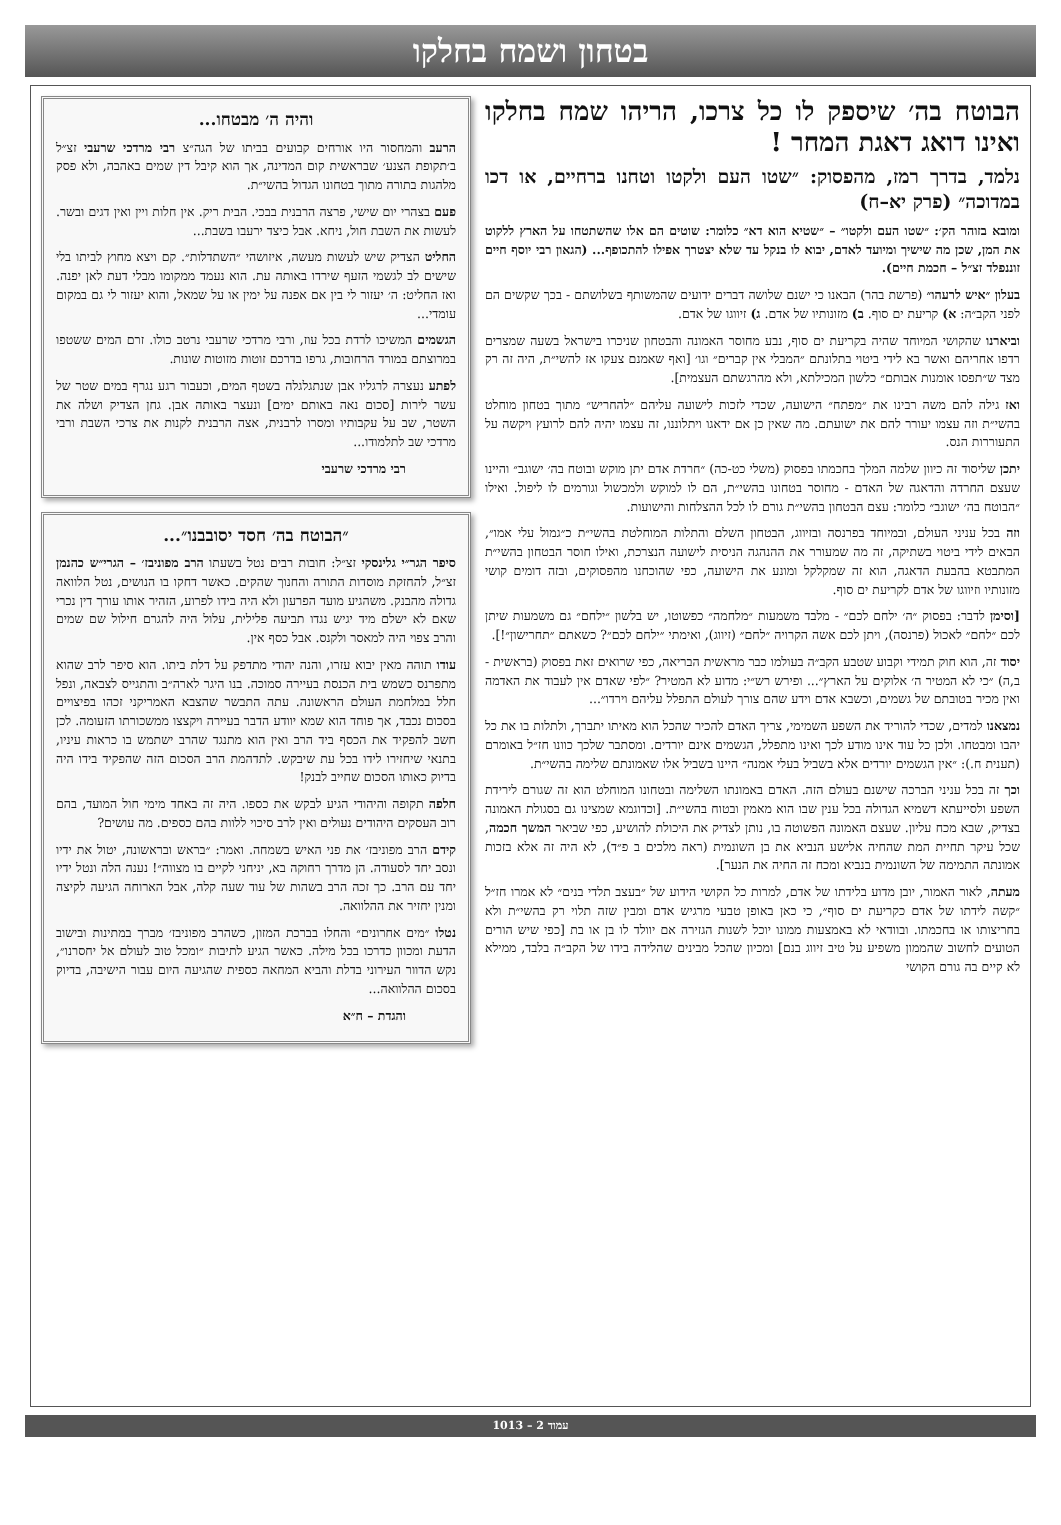בטחון ושמח בחלקו
הבוטח בה׳ שיספק לו כל צרכו, הריהו שמח בחלקו ואינו דואג דאגת המחר !
נלמד, בדרך רמז, מהפסוק: ״שטו העם ולקטו וטחנו ברחיים, או דכו במדוכה״ (פרק יא–ח)
ומובא בזוהר הק׳: ״שטו העם ולקטו״ – ״שטיא הוא דא״ כלומר: שוטים הם אלו שהשתטחו על הארץ ללקוט את המן, שכן מה שישיך ומיועד לאדם, יבוא לו בנקל עד שלא יצטרך אפילו להתכופף... (הגאון רבי יוסף חיים זוננפלד זצ״ל – חכמת חיים).
בעלון ״איש לרעהו״ (פרשת בהר) הבאנו כי ישנם שלושה דברים ידועים שהמשותף בשלושתם - בכך שקשים הם לפני הקב״ה: א) קריעת ים סוף. ב) מזונותיו של אדם. ג) זיווגו של אדם.
וביארנו שהקושי המיוחד שהיה בקריעת ים סוף, נבע מחוסר האמונה והבטחון שניכרו בישראל בשעה שמצרים רדפו אחריהם ואשר בא לידי ביטוי בתלונתם ״המבלי אין קברים״ וגו׳ [ואף שאמנם צעקו אז להשי״ת, היה זה רק מצד ש״תפסו אומנות אבותם״ כלשון המכילתא, ולא מהרגשתם העצמית].
ואז גילה להם משה רבינו את ״מפתח״ הישועה, שכדי לזכות לישועה עליהם ״להחריש״ מתוך בטחון מוחלט בהשי״ת וזה עצמו יעורר להם את ישועתם. מה שאין כן אם ידאגו ויתלוננו, זה עצמו יהיה להם לרועץ ויקשה על התעוררות הנס.
יתכן שליסוד זה כיוון שלמה המלך בחכמתו בפסוק (משלי כט-כה) ״חרדת אדם יתן מוקש ובוטח בה׳ ישוגב״ והיינו שעצם החרדה והדאגה של האדם - מחוסר בטחונו בהשי״ת, הם לו למוקש ולמכשול וגורמים לו ליפול. ואילו ״הבוטח בה׳ ישוגב״ כלומר: עצם הבטחון בהשי״ת גורם לו לכל ההצלחות והישועות.
וזה בכל עניני העולם, ובמיוחד בפרנסה ובזיווג, הבטחון השלם והתלות המוחלטת בהשי״ת כ״גמול עלי אמו״, הבאים לידי ביטוי בשתיקה, זה מה שמעורר את ההנהגה הניסית לישועה הנצרכת, ואילו חוסר הבטחון בהשי״ת המתבטא בהבעת הדאגה, הוא זה שמקלקל ומונע את הישועה, כפי שהוכחנו מהפסוקים, ובזה דומים קושי מזונותיו וזיווגו של אדם לקריעת ים סוף.
[וסימן לדבר: בפסוק ״ה׳ ילחם לכם״ - מלבד משמעות ״מלחמה״ כפשוטו, יש בלשון ״ילחם״ גם משמעות שיתן לכם ״לחם״ לאכול (פרנסה), ויתן לכם אשה הקרויה ״לחם״ (זיווג), ואימתי ״ילחם לכם״? כשאתם ״תחרישון״!].
יסוד זה, הוא חוק תמידי וקבוע שטבע הקב״ה בעולמו כבר מראשית הבריאה, כפי שרואים זאת בפסוק (בראשית - ב,ה) ״כי לא המטיר ה׳ אלוקים על הארץ״... ופירש רש״י: מדוע לא המטיר? ״לפי שאדם אין לעבוד את האדמה ואין מכיר בטובתם של גשמים, וכשבא אדם וידע שהם צורך לעולם התפלל עליהם וירדו״...
נמצאנו למדים, שכדי להוריד את השפע השמימי, צריך האדם להכיר שהכל הוא מאיתו יתברך, ולתלות בו את כל יהבו ומבטחו. ולכן כל עוד אינו מודע לכך ואינו מתפלל, הגשמים אינם יורדים. ומסתבר שלכך כוונו חז״ל באומרם (תענית ח.): ״אין הגשמים יורדים אלא בשביל בעלי אמנה״ היינו בשביל אלו שאמונתם שלימה בהשי״ת.
וכך זה בכל עניני הברכה שישנם בעולם הזה. האדם באמונתו השלימה ובטחונו המוחלט הוא זה שגורם לירידת השפע ולסייעתא דשמיא הגדולה בכל ענין שבו הוא מאמין ובטוח בהשי״ת. [וכדוגמא שמצינו גם בסגולת האמונה בצדיק, שבא מכח עליון. שעצם האמונה הפשוטה בו, נותן לצדיק את היכולת להושיע, כפי שביאר המשך חכמה, שכל עיקר תחיית המת שהחיה אלישע הנביא את בן השונמית (ראה מלכים ב פ״ד), לא היה זה אלא בזכות אמונתה התמימה של השונמית בנביא ומכח זה החיה את הנער].
מעתה, לאור האמור, יובן מדוע בלידתו של אדם, למרות כל הקושי הידוע של ״בעצב תלדי בנים״ לא אמרו חז״ל ״קשה לידתו של אדם כקריעת ים סוף״, כי כאן באופן טבעי מרגיש אדם ומבין שזה תלוי רק בהשי״ת ולא בחריצותו או בחכמתו. ובוודאי לא באמצעות ממונו יוכל לשנות הגזירה אם יוולד לו בן או בת [כפי שיש הורים הטועים לחשוב שהממון משפיע על טיב זיווג בנם] ומכיון שהכל מבינים שהלידה בידו של הקב״ה בלבד, ממילא לא קיים בה גורם הקושי
והיה ה׳ מבטחו...
הרעב והמחסור היו אורחים קבועים בביתו של הגה״צ רבי מרדכי שרעבי זצ״ל ב׳תקופת הצנע׳ שבראשית קום המדינה, אך הוא קיבל דין שמים באהבה, ולא פסק מלהגות בתורה מתוך בטחונו הגדול בהשי״ת.
פעם בצהרי יום שישי, פרצה הרבנית בבכי. הבית ריק. אין חלות ויין ואין דגים ובשר. לעשות את השבת חול, ניחא. אבל כיצד ירעבו בשבת...
החליט הצדיק שיש לעשות מעשה, איזושהי ״השתדלות״. קם ויצא מחוץ לביתו בלי שישים לב לגשמי הזעף שירדו באותה עת. הוא נעמד ממקומו מבלי דעת לאן יפנה. ואז החליט: ה׳ יעזור לי בין אם אפנה על ימין או על שמאל, והוא יעזור לי גם במקום עומדי...
הגשמים המשיכו לרדת בכל עוז, ורבי מרדכי שרעבי נרטב כולו. זרם המים ששטפו במרוצתם במורד הרחובות, גרפו בדרכם זוטות מזוטות שונות.
לפתע נעצרה לרגליו אבן שנתגלגלה בשטף המים, וכעבור רגע נגרף במים שטר של עשר לירות [סכום נאה באותם ימים] ונעצר באותה אבן. גחן הצדיק ושלה את השטר, שב על עקבותיו ומסרו לרבנית, אצה הרבנית לקנות את צרכי השבת ורבי מרדכי שב לתלמודו...
רבי מרדכי שרעבי
״הבוטח בה׳ חסד יסובבנו״...
סיפר הגר״י גלינסקי זצ״ל: חובות רבים נטל בשעתו הרב מפוניבז׳ – הגרי״ש כהנמן זצ״ל, להחזקת מוסדות התורה והחנוך שהקים. כאשר דחקו בו הנושים, נטל הלוואה גדולה מהבנק. משהגיע מועד הפרעון ולא היה בידו לפרוע, הזהיר אותו עורך דין נכרי שאם לא ישלם מיד יגיש נגדו תביעה פלילית, עלול היה להגרם חילול שם שמים והרב צפוי היה למאסר ולקנס. אבל כסף אין.
עודו תוהה מאין יבוא עזרו, והנה יהודי מתדפק על דלת ביתו. הוא סיפר לרב שהוא מתפרנס כשמש בית הכנסת בעיירה סמוכה. בנו היגר לארה״ב והתגייס לצבאה, ונפל חלל במלחמת העולם הראשונה. עתה התבשר שהצבא האמריקני זכהו בפיצויים בסכום נכבד, אך פוחד הוא שמא יוודע הדבר בעיירה ויקצצו ממשכורתו הזעומה. לכן חשב להפקיד את הכסף ביד הרב ואין הוא מתנגד שהרב ישתמש בו כראות עיניו, בתנאי שיחזירו לידו בכל עת שיבקש. לתדהמת הרב הסכום הזה שהפקיד בידו היה בדיוק כאותו הסכום שחייב לבנק!
חלפה תקופה והיהודי הגיע לבקש את כספו. היה זה באחד מימי חול המועד, בהם רוב העסקים היהודים נעולים ואין לרב סיכוי ללוות בהם כספים. מה עושים?
קידם הרב מפוניבז׳ את פני האיש בשמחה. ואמר: ״בראש ובראשונה, יטול את ידיו ונסב יחד לסעודה. הן מדרך רחוקה בא, יניחני לקיים בו מצווה״! נענה הלה ונטל ידיו יחד עם הרב. כך זכה הרב בשהות של עוד שעה קלה, אבל הארוחה הגיעה לקיצה ומנין יחזיר את ההלוואה.
נטלו ״מים אחרונים״ והחלו בברכת המזון, כשהרב מפוניבז׳ מברך במתינות ובישוב הדעת ומכוון כדרכו בכל מילה. כאשר הגיע לתיבות ״ומכל טוב לעולם אל יחסרנו״, נקש הדוור העירוני בדלת והביא המחאה כספית שהגיעה היום עבור הישיבה, בדיוק בסכום ההלוואה...
והגדת – ח״א
עמוד 2 – 1013